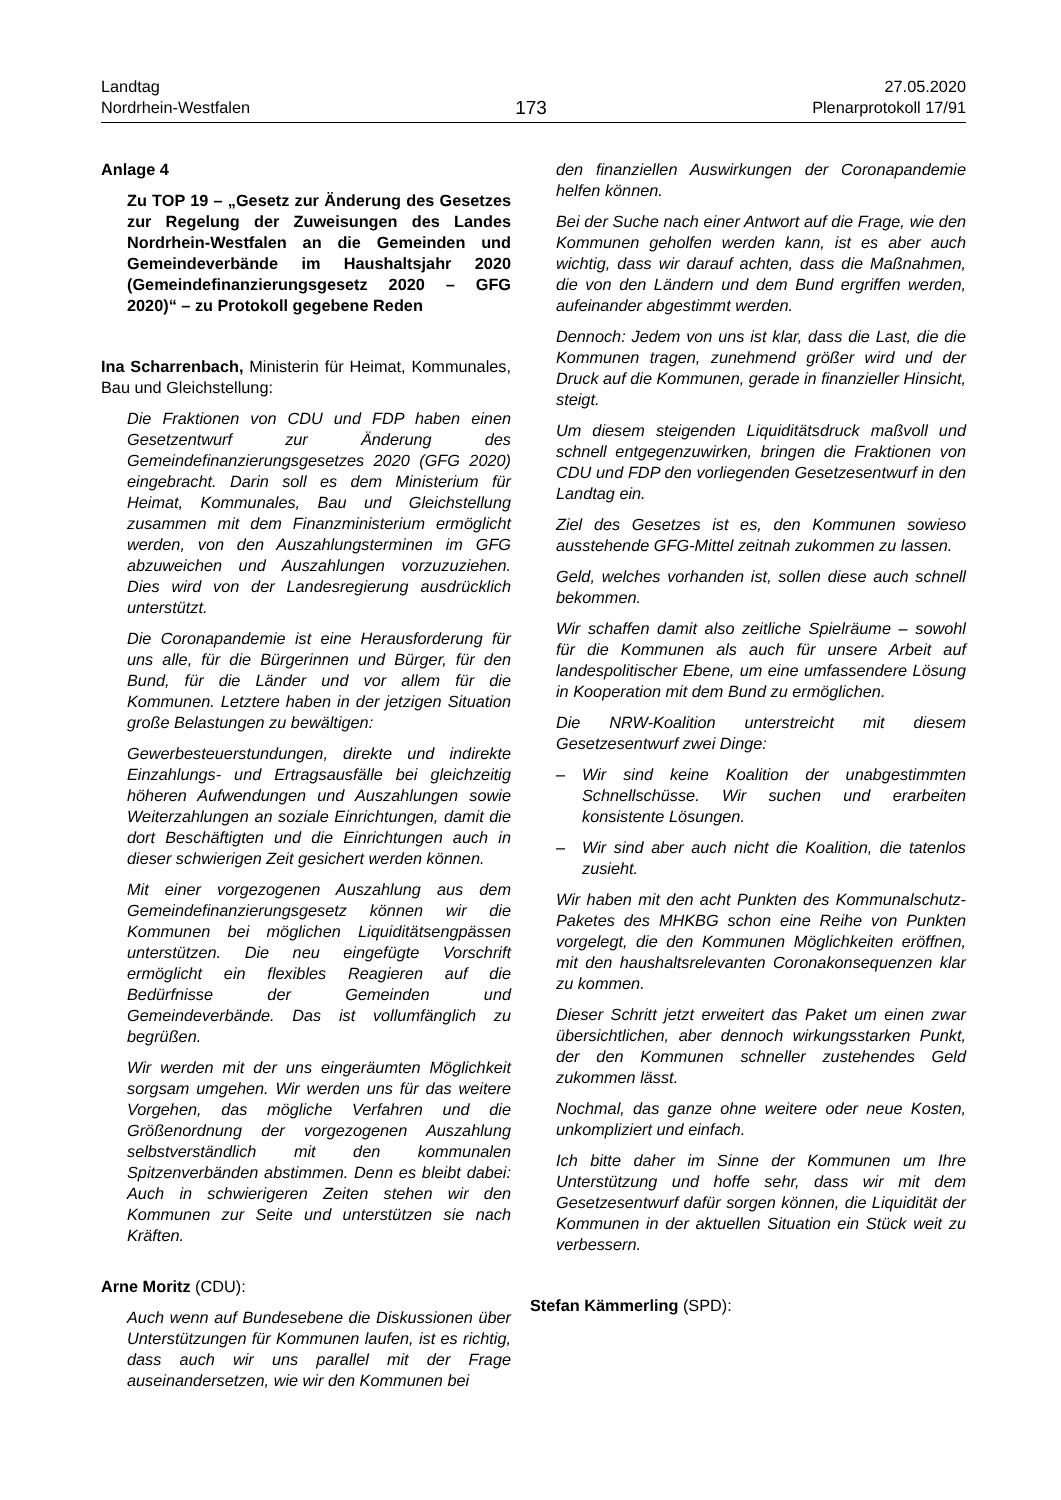Landtag
Nordrhein-Westfalen
173
27.05.2020
Plenarprotokoll 17/91
Anlage 4
Zu TOP 19 – „Gesetz zur Änderung des Gesetzes zur Regelung der Zuweisungen des Landes Nordrhein-Westfalen an die Gemeinden und Gemeindeverbände im Haushaltsjahr 2020 (Gemeindefinanzierungsgesetz 2020 – GFG 2020)“ – zu Protokoll gegebene Reden
Ina Scharrenbach, Ministerin für Heimat, Kommunales, Bau und Gleichstellung:
Die Fraktionen von CDU und FDP haben einen Gesetzentwurf zur Änderung des Gemeindefinanzierungsgesetzes 2020 (GFG 2020) eingebracht. Darin soll es dem Ministerium für Heimat, Kommunales, Bau und Gleichstellung zusammen mit dem Finanzministerium ermöglicht werden, von den Auszahlungsterminen im GFG abzuweichen und Auszahlungen vorzuzuziehen. Dies wird von der Landesregierung ausdrücklich unterstützt.
Die Coronapandemie ist eine Herausforderung für uns alle, für die Bürgerinnen und Bürger, für den Bund, für die Länder und vor allem für die Kommunen. Letztere haben in der jetzigen Situation große Belastungen zu bewältigen:
Gewerbesteuerstundungen, direkte und indirekte Einzahlungs- und Ertragsausfälle bei gleichzeitig höheren Aufwendungen und Auszahlungen sowie Weiterzahlungen an soziale Einrichtungen, damit die dort Beschäftigten und die Einrichtungen auch in dieser schwierigen Zeit gesichert werden können.
Mit einer vorgezogenen Auszahlung aus dem Gemeindefinanzierungsgesetz können wir die Kommunen bei möglichen Liquiditätsengpässen unterstützen. Die neu eingefügte Vorschrift ermöglicht ein flexibles Reagieren auf die Bedürfnisse der Gemeinden und Gemeindeverbände. Das ist vollumfänglich zu begrüßen.
Wir werden mit der uns eingeräumten Möglichkeit sorgsam umgehen. Wir werden uns für das weitere Vorgehen, das mögliche Verfahren und die Größenordnung der vorgezogenen Auszahlung selbstverständlich mit den kommunalen Spitzenverbänden abstimmen. Denn es bleibt dabei: Auch in schwierigeren Zeiten stehen wir den Kommunen zur Seite und unterstützen sie nach Kräften.
Arne Moritz (CDU):
Auch wenn auf Bundesebene die Diskussionen über Unterstützungen für Kommunen laufen, ist es richtig, dass auch wir uns parallel mit der Frage auseinandersetzen, wie wir den Kommunen bei
den finanziellen Auswirkungen der Coronapandemie helfen können.
Bei der Suche nach einer Antwort auf die Frage, wie den Kommunen geholfen werden kann, ist es aber auch wichtig, dass wir darauf achten, dass die Maßnahmen, die von den Ländern und dem Bund ergriffen werden, aufeinander abgestimmt werden.
Dennoch: Jedem von uns ist klar, dass die Last, die die Kommunen tragen, zunehmend größer wird und der Druck auf die Kommunen, gerade in finanzieller Hinsicht, steigt.
Um diesem steigenden Liquiditätsdruck maßvoll und schnell entgegenzuwirken, bringen die Fraktionen von CDU und FDP den vorliegenden Gesetzesentwurf in den Landtag ein.
Ziel des Gesetzes ist es, den Kommunen sowieso ausstehende GFG-Mittel zeitnah zukommen zu lassen.
Geld, welches vorhanden ist, sollen diese auch schnell bekommen.
Wir schaffen damit also zeitliche Spielräume – sowohl für die Kommunen als auch für unsere Arbeit auf landespolitischer Ebene, um eine umfassendere Lösung in Kooperation mit dem Bund zu ermöglichen.
Die NRW-Koalition unterstreicht mit diesem Gesetzesentwurf zwei Dinge:
– Wir sind keine Koalition der unabgestimmten Schnellschüsse. Wir suchen und erarbeiten konsistente Lösungen.
– Wir sind aber auch nicht die Koalition, die tatenlos zusieht.
Wir haben mit den acht Punkten des Kommunalschutz-Paketes des MHKBG schon eine Reihe von Punkten vorgelegt, die den Kommunen Möglichkeiten eröffnen, mit den haushaltsrelevanten Coronakonsequenzen klar zu kommen.
Dieser Schritt jetzt erweitert das Paket um einen zwar übersichtlichen, aber dennoch wirkungsstarken Punkt, der den Kommunen schneller zustehendes Geld zukommen lässt.
Nochmal, das ganze ohne weitere oder neue Kosten, unkompliziert und einfach.
Ich bitte daher im Sinne der Kommunen um Ihre Unterstützung und hoffe sehr, dass wir mit dem Gesetzesentwurf dafür sorgen können, die Liquidität der Kommunen in der aktuellen Situation ein Stück weit zu verbessern.
Stefan Kämmerling (SPD):